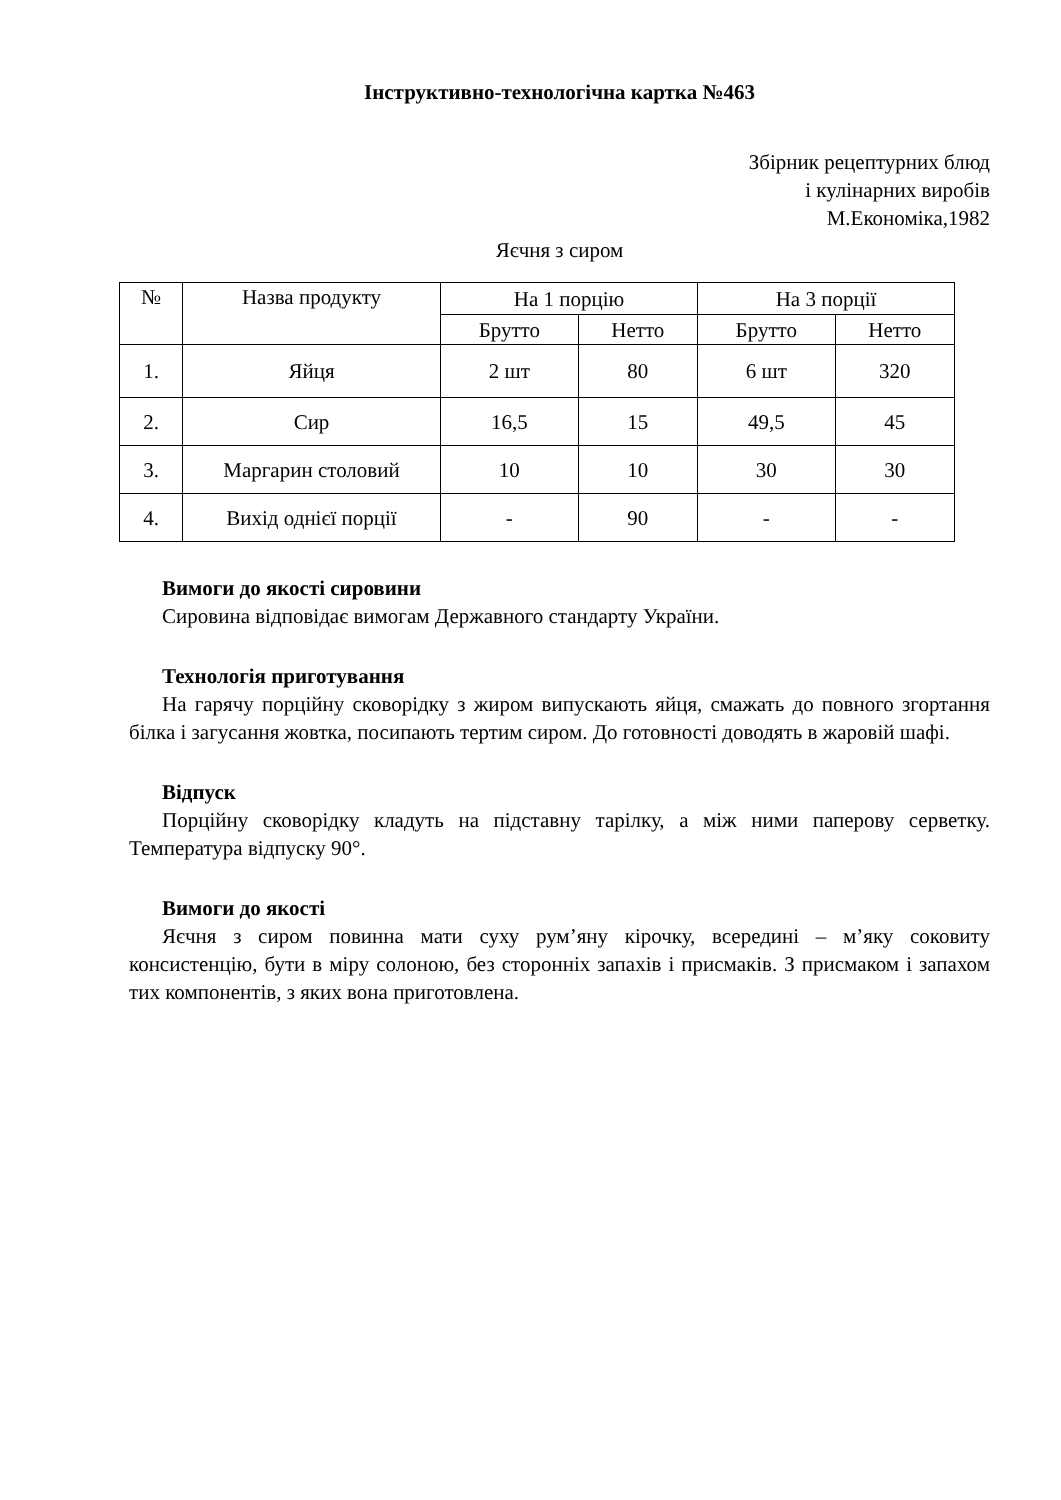Інструктивно-технологічна картка №463
Збірник рецептурних блюд
і кулінарних виробів
М.Економіка,1982
Яєчня з сиром
| № | Назва продукту | На 1 порцію | | На 3 порції | |
| --- | --- | --- | --- | --- | --- |
| | | Брутто | Нетто | Брутто | Нетто |
| 1. | Яйця | 2 шт | 80 | 6 шт | 320 |
| 2. | Сир | 16,5 | 15 | 49,5 | 45 |
| 3. | Маргарин столовий | 10 | 10 | 30 | 30 |
| 4. | Вихід однієї порції | - | 90 | - | - |
Вимоги до якості сировини
Сировина відповідає вимогам Державного стандарту України.
Технологія приготування
На гарячу порційну сковорідку з жиром випускають яйця, смажать до повного згортання білка і загусання жовтка, посипають тертим сиром. До готовності доводять в жаровій шафі.
Відпуск
Порційну сковорідку кладуть на підставну тарілку, а між ними паперову серветку. Температура відпуску 90°.
Вимоги до якості
Яєчня з сиром повинна мати суху рум’яну кірочку, всередині – м’яку соковиту консистенцію, бути в міру солоною, без сторонніх запахів і присмаків. З присмаком і запахом тих компонентів, з яких вона приготовлена.